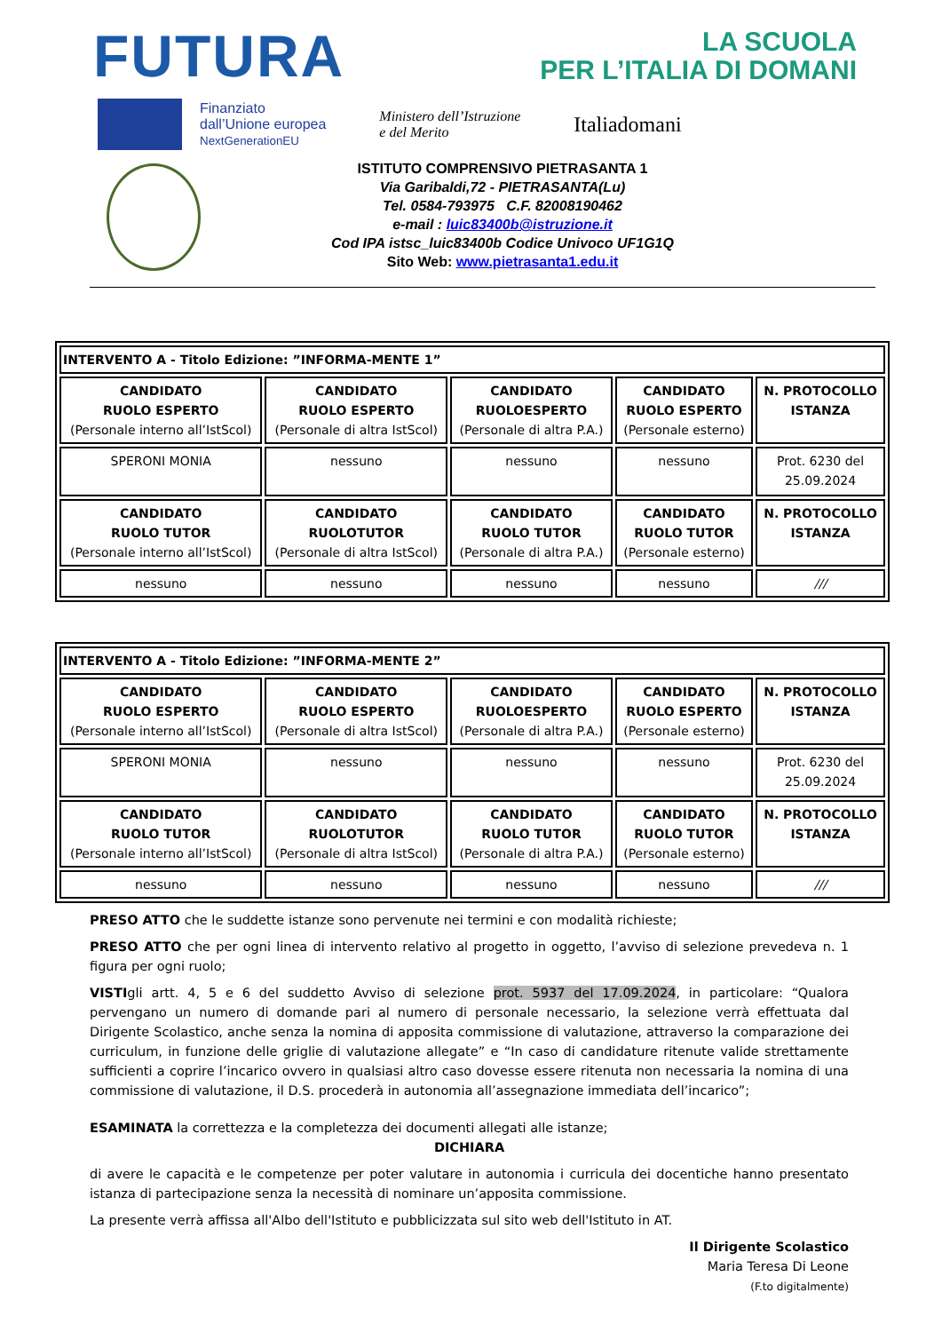FUTURA
LA SCUOLA
PER L’ITALIA DI DOMANI
Finanziato
dall’Unione europea
NextGenerationEU
Ministero dell’Istruzione
e del Merito
Italiadomani
ISTITUTO COMPRENSIVO PIETRASANTA 1
Via Garibaldi,72 - PIETRASANTA(Lu)
Tel. 0584-793975 C.F. 82008190462
e-mail : luic83400b@istruzione.it
Cod IPA istsc_luic83400b Codice Univoco UF1G1Q
Sito Web: www.pietrasanta1.edu.it
| INTERVENTO A - Titolo Edizione: ”INFORMA-MENTE 1” | | | | |
| CANDIDATO RUOLO ESPERTO (Personale interno all’IstScol) | CANDIDATO RUOLO ESPERTO (Personale di altra IstScol) | CANDIDATO RUOLOESPERTO (Personale di altra P.A.) | CANDIDATO RUOLO ESPERTO (Personale esterno) | N. PROTOCOLLO ISTANZA |
| SPERONI MONIA | nessuno | nessuno | nessuno | Prot. 6230 del 25.09.2024 |
| CANDIDATO RUOLO TUTOR (Personale interno all’IstScol) | CANDIDATO RUOLOTUTOR (Personale di altra IstScol) | CANDIDATO RUOLO TUTOR (Personale di altra P.A.) | CANDIDATO RUOLO TUTOR (Personale esterno) | N. PROTOCOLLO ISTANZA |
| nessuno | nessuno | nessuno | nessuno | /// |
| INTERVENTO A - Titolo Edizione: ”INFORMA-MENTE 2” | | | | |
| CANDIDATO RUOLO ESPERTO (Personale interno all’IstScol) | CANDIDATO RUOLO ESPERTO (Personale di altra IstScol) | CANDIDATO RUOLOESPERTO (Personale di altra P.A.) | CANDIDATO RUOLO ESPERTO (Personale esterno) | N. PROTOCOLLO ISTANZA |
| SPERONI MONIA | nessuno | nessuno | nessuno | Prot. 6230 del 25.09.2024 |
| CANDIDATO RUOLO TUTOR (Personale interno all’IstScol) | CANDIDATO RUOLOTUTOR (Personale di altra IstScol) | CANDIDATO RUOLO TUTOR (Personale di altra P.A.) | CANDIDATO RUOLO TUTOR (Personale esterno) | N. PROTOCOLLO ISTANZA |
| nessuno | nessuno | nessuno | nessuno | /// |
PRESO ATTO che le suddette istanze sono pervenute nei termini e con modalità richieste;
PRESO ATTO che per ogni linea di intervento relativo al progetto in oggetto, l’avviso di selezione prevedeva n. 1 figura per ogni ruolo;
VISTIgli artt. 4, 5 e 6 del suddetto Avviso di selezione prot. 5937 del 17.09.2024, in particolare: “Qualora pervengano un numero di domande pari al numero di personale necessario, la selezione verrà effettuata dal Dirigente Scolastico, anche senza la nomina di apposita commissione di valutazione, attraverso la comparazione dei curriculum, in funzione delle griglie di valutazione allegate” e “In caso di candidature ritenute valide strettamente sufficienti a coprire l’incarico ovvero in qualsiasi altro caso dovesse essere ritenuta non necessaria la nomina di una commissione di valutazione, il D.S. procederà in autonomia all’assegnazione immediata dell’incarico”;
ESAMINATA la correttezza e la completezza dei documenti allegati alle istanze;
DICHIARA
di avere le capacità e le competenze per poter valutare in autonomia i curricula dei docentiche hanno presentato istanza di partecipazione senza la necessità di nominare un’apposita commissione.
La presente verrà affissa all'Albo dell'Istituto e pubblicizzata sul sito web dell'Istituto in AT.
Il Dirigente Scolastico
Maria Teresa Di Leone
(F.to digitalmente)